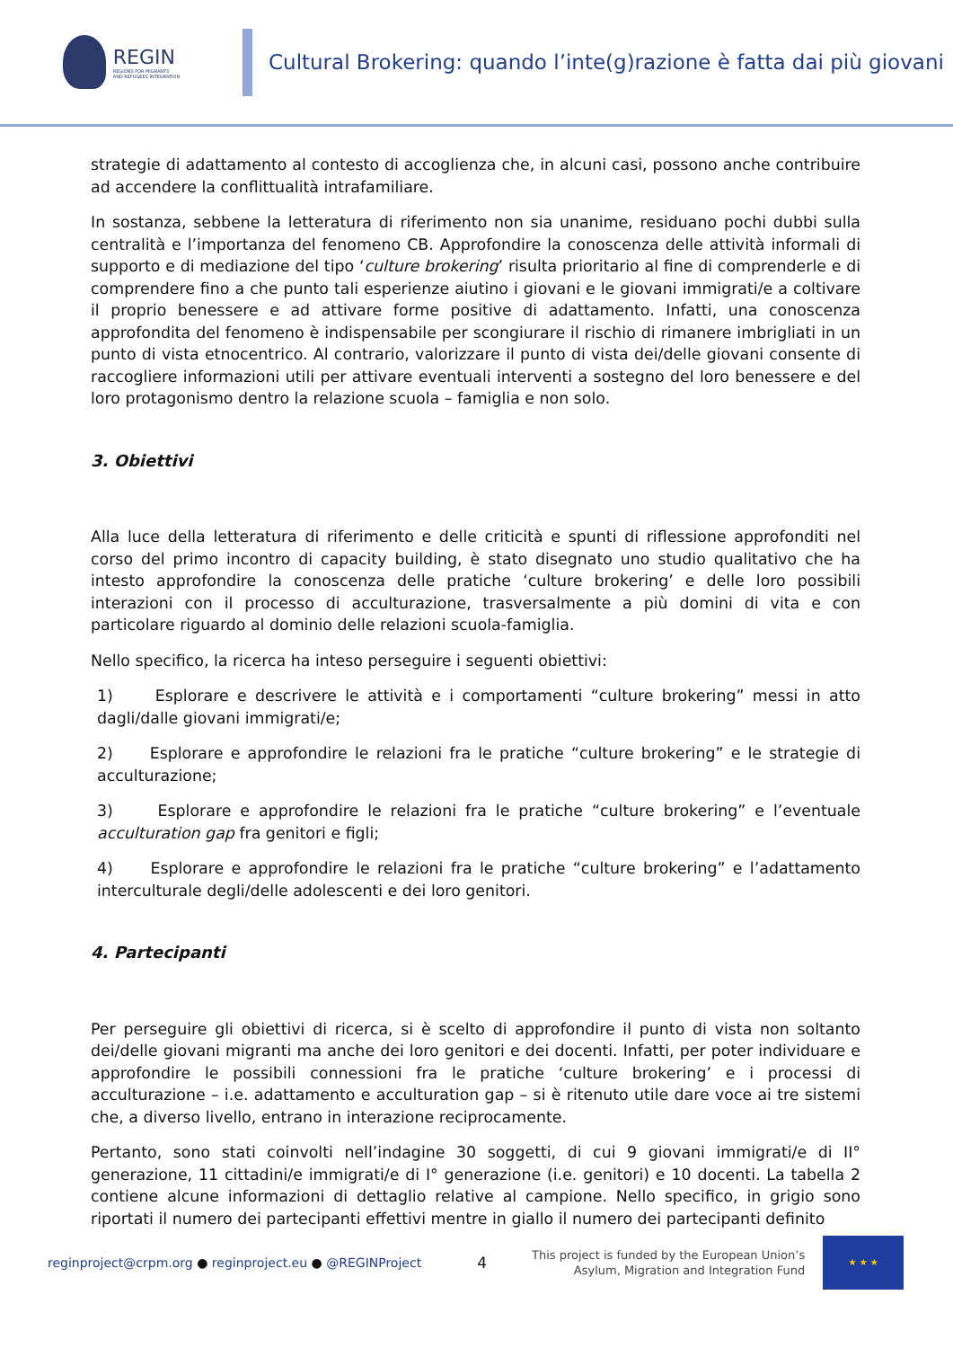REGIN
REGIONS FOR MIGRANTS
AND REFUGEES INTEGRATION
Cultural Brokering: quando l’inte(g)razione è fatta dai più giovani
strategie di adattamento al contesto di accoglienza che, in alcuni casi, possono anche contribuire ad accendere la conflittualità intrafamiliare.
In sostanza, sebbene la letteratura di riferimento non sia unanime, residuano pochi dubbi sulla centralità e l’importanza del fenomeno CB. Approfondire la conoscenza delle attività informali di supporto e di mediazione del tipo ‘culture brokering’ risulta prioritario al fine di comprenderle e di comprendere fino a che punto tali esperienze aiutino i giovani e le giovani immigrati/e a coltivare il proprio benessere e ad attivare forme positive di adattamento. Infatti, una conoscenza approfondita del fenomeno è indispensabile per scongiurare il rischio di rimanere imbrigliati in un punto di vista etnocentrico. Al contrario, valorizzare il punto di vista dei/delle giovani consente di raccogliere informazioni utili per attivare eventuali interventi a sostegno del loro benessere e del loro protagonismo dentro la relazione scuola – famiglia e non solo.
3. Obiettivi
Alla luce della letteratura di riferimento e delle criticità e spunti di riflessione approfonditi nel corso del primo incontro di capacity building, è stato disegnato uno studio qualitativo che ha intesto approfondire la conoscenza delle pratiche ‘culture brokering’ e delle loro possibili interazioni con il processo di acculturazione, trasversalmente a più domini di vita e con particolare riguardo al dominio delle relazioni scuola-famiglia.
Nello specifico, la ricerca ha inteso perseguire i seguenti obiettivi:
1) Esplorare e descrivere le attività e i comportamenti “culture brokering” messi in atto dagli/dalle giovani immigrati/e;
2) Esplorare e approfondire le relazioni fra le pratiche “culture brokering” e le strategie di acculturazione;
3) Esplorare e approfondire le relazioni fra le pratiche “culture brokering” e l’eventuale acculturation gap fra genitori e figli;
4) Esplorare e approfondire le relazioni fra le pratiche “culture brokering” e l’adattamento interculturale degli/delle adolescenti e dei loro genitori.
4. Partecipanti
Per perseguire gli obiettivi di ricerca, si è scelto di approfondire il punto di vista non soltanto dei/delle giovani migranti ma anche dei loro genitori e dei docenti. Infatti, per poter individuare e approfondire le possibili connessioni fra le pratiche ‘culture brokering’ e i processi di acculturazione – i.e. adattamento e acculturation gap – si è ritenuto utile dare voce ai tre sistemi che, a diverso livello, entrano in interazione reciprocamente.
Pertanto, sono stati coinvolti nell’indagine 30 soggetti, di cui 9 giovani immigrati/e di II° generazione, 11 cittadini/e immigrati/e di I° generazione (i.e. genitori) e 10 docenti. La tabella 2 contiene alcune informazioni di dettaglio relative al campione. Nello specifico, in grigio sono riportati il numero dei partecipanti effettivi mentre in giallo il numero dei partecipanti definito
reginproject@crpm.org ● reginproject.eu ● @REGINProject
4
This project is funded by the European Union’s
Asylum, Migration and Integration Fund
★ ★ ★